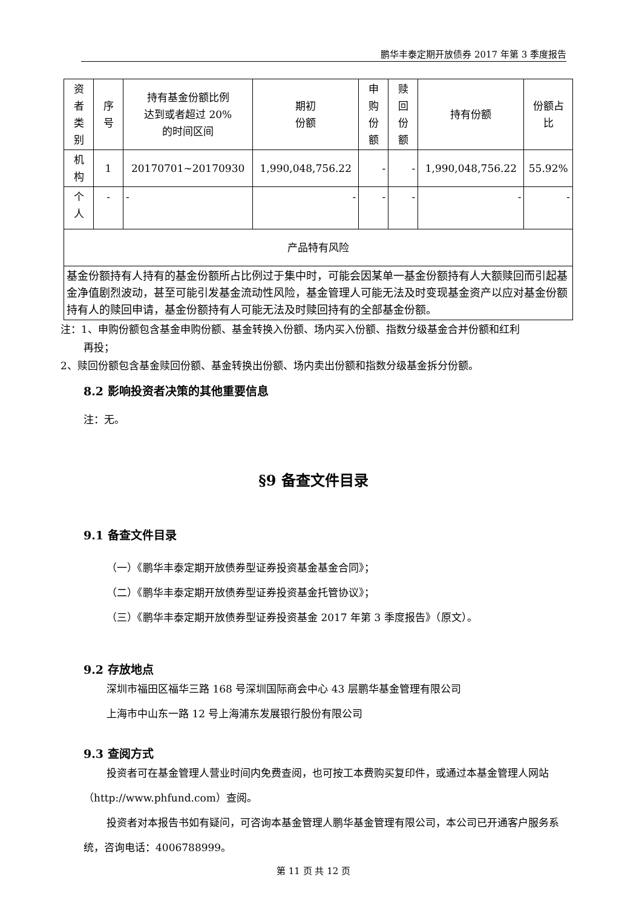鹏华丰泰定期开放债券 2017 年第 3 季度报告
| 资 者 类 别 | 序 号 | 持有基金份额比例 达到或者超过 20% 的时间区间 | 期初 份额 | 申 购 份 额 | 赎 回 份 额 | 持有份额 | 份额占 比 |
| 机 构 | 1 | 20170701~20170930 | 1,990,048,756.22 | - | - | 1,990,048,756.22 | 55.92% |
| 个 人 | - | - | - | - | - | - | - |
| 产品特有风险 | | | | | | | |
| 基金份额持有人持有的基金份额所占比例过于集中时，可能会因某单一基金份额持有人大额赎回而引起基金净值剧烈波动，甚至可能引发基金流动性风险，基金管理人可能无法及时变现基金资产以应对基金份额持有人的赎回申请，基金份额持有人可能无法及时赎回持有的全部基金份额。 | | | | | | | |
注：1、申购份额包含基金申购份额、基金转换入份额、场内买入份额、指数分级基金合并份额和红利
再投；
2、赎回份额包含基金赎回份额、基金转换出份额、场内卖出份额和指数分级基金拆分份额。
8.2 影响投资者决策的其他重要信息
注：无。
§9 备查文件目录
9.1 备查文件目录
（一）《鹏华丰泰定期开放债券型证券投资基金基金合同》；
（二）《鹏华丰泰定期开放债券型证券投资基金托管协议》；
（三）《鹏华丰泰定期开放债券型证券投资基金 2017 年第 3 季度报告》（原文）。
9.2 存放地点
深圳市福田区福华三路 168 号深圳国际商会中心 43 层鹏华基金管理有限公司
上海市中山东一路 12 号上海浦东发展银行股份有限公司
9.3 查阅方式
投资者可在基金管理人营业时间内免费查阅，也可按工本费购买复印件，或通过本基金管理人网站（http://www.phfund.com）查阅。
投资者对本报告书如有疑问，可咨询本基金管理人鹏华基金管理有限公司，本公司已开通客户服务系统，咨询电话：4006788999。
第 11 页 共 12 页